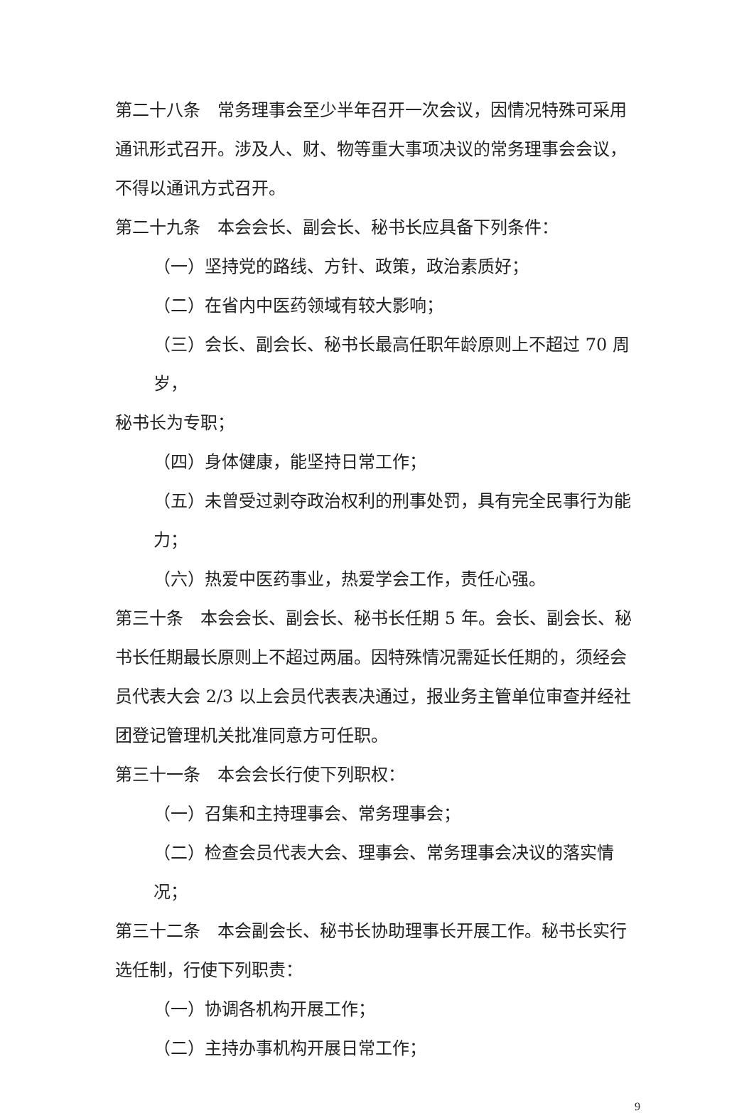第二十八条　常务理事会至少半年召开一次会议，因情况特殊可采用通讯形式召开。涉及人、财、物等重大事项决议的常务理事会会议，不得以通讯方式召开。
第二十九条　本会会长、副会长、秘书长应具备下列条件：
（一）坚持党的路线、方针、政策，政治素质好；
（二）在省内中医药领域有较大影响；
（三）会长、副会长、秘书长最高任职年龄原则上不超过 70 周岁，
秘书长为专职；
（四）身体健康，能坚持日常工作；
（五）未曾受过剥夺政治权利的刑事处罚，具有完全民事行为能力；
（六）热爱中医药事业，热爱学会工作，责任心强。
第三十条　本会会长、副会长、秘书长任期 5 年。会长、副会长、秘书长任期最长原则上不超过两届。因特殊情况需延长任期的，须经会员代表大会 2/3 以上会员代表表决通过，报业务主管单位审查并经社团登记管理机关批准同意方可任职。
第三十一条　本会会长行使下列职权：
（一）召集和主持理事会、常务理事会；
（二）检查会员代表大会、理事会、常务理事会决议的落实情况；
第三十二条　本会副会长、秘书长协助理事长开展工作。秘书长实行选任制，行使下列职责：
（一）协调各机构开展工作；
（二）主持办事机构开展日常工作；
9